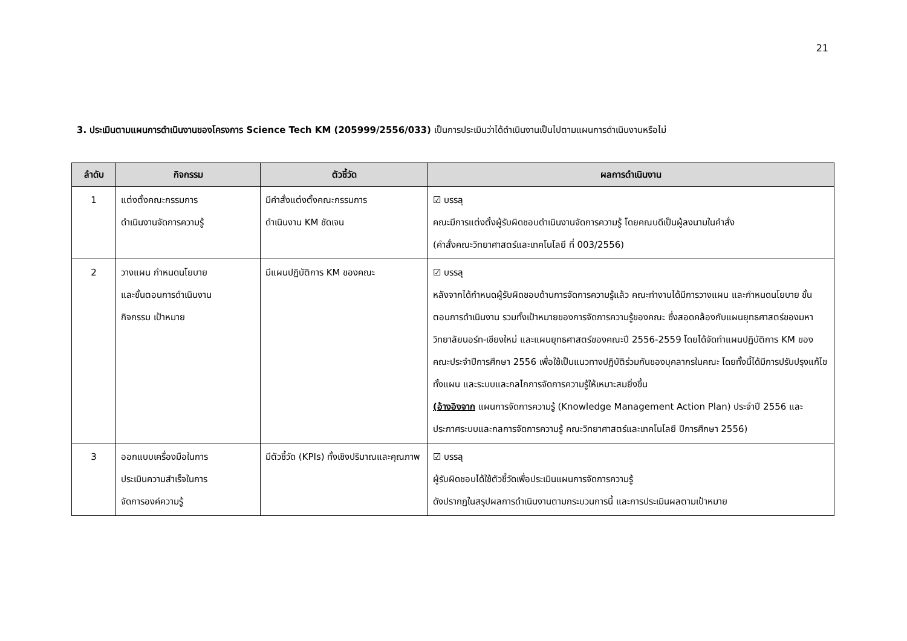21
3. ประเมินตามแผนการดำเนินงานของโครงการ Science Tech KM (205999/2556/033) เป็นการประเมินว่าได้ดำเนินงานเป็นไปตามแผนการดำเนินงานหรือไม่
| ลำดับ | กิจกรรม | ตัวชี้วัด | ผลการดำเนินงาน |
| --- | --- | --- | --- |
| 1 | แต่งตั้งคณะกรรมการ ดำเนินงานจัดการความรู้ | มีคำสั่งแต่งตั้งคณะกรรมการ ดำเนินงาน KM ชัดเจน | ☑ บรรลุ คณะมีการแต่งตั้งผู้รับผิดชอบดำเนินงานจัดการความรู้ โดยคณบดีเป็นผู้ลงนามในคำสั่ง (คำสั่งคณะวิทยาศาสตร์และเทคโนโลยี ที่ 003/2556) |
| 2 | วางแผน กำหนดนโยบาย และขั้นตอนการดำเนินงาน กิจกรรม เป้าหมาย | มีแผนปฏิบัติการ KM ของคณะ | ☑ บรรลุ หลังจากได้กำหนดผู้รับผิดชอบด้านการจัดการความรู้แล้ว คณะทำงานได้มีการวางแผน และกำหนดนโยบาย ขั้นตอนการดำเนินงาน รวมทั้งเป้าหมายของการจัดการความรู้ของคณะ ซึ่งสอดคล้องกับแผนยุทธศาสตร์ของมหาวิทยาลัยนอร์ท-เชียงใหม่ และแผนยุทธศาสตร์ของคณะปี 2556-2559 โดยได้จัดทำแผนปฏิบัติการ KM ของคณะประจำปีการศึกษา 2556 เพื่อใช้เป็นแนวทางปฏิบัติร่วมกันของบุคลากรในคณะ โดยทั้งนี้ได้มีการปรับปรุงแก้ไขทั้งแผน และระบบและกลไกการจัดการความรู้ให้เหมาะสมยิ่งขึ้น (อ้างอิงจาก แผนการจัดการความรู้ (Knowledge Management Action Plan) ประจำปี 2556 และประกาศระบบและกลการจัดการความรู้ คณะวิทยาศาสตร์และเทคโนโลยี ปีการศึกษา 2556) |
| 3 | ออกแบบเครื่องมือในการ ประเมินความสำเร็จในการ จัดการองค์ความรู้ | มีตัวชี้วัด (KPIs) ทั้งเชิงปริมาณและคุณภาพ | ☑ บรรลุ ผู้รับผิดชอบได้ใช้ตัวชี้วัดเพื่อประเมินแผนการจัดการความรู้ ดังปรากฏในสรุปผลการดำเนินงานตามกระบวนการนี้ และการประเมินผลตามเป้าหมาย |